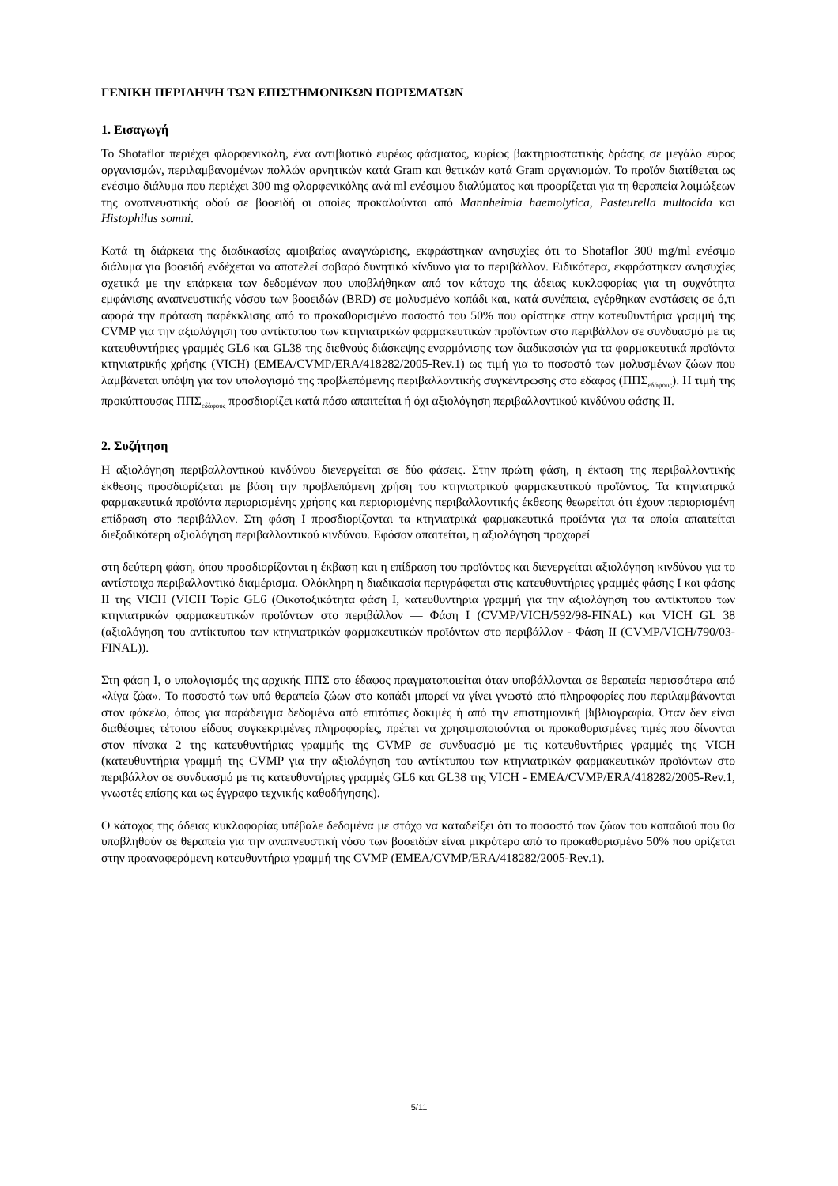ΓΕΝΙΚΗ ΠΕΡΙΛΗΨΗ ΤΩΝ ΕΠΙΣΤΗΜΟΝΙΚΩΝ ΠΟΡΙΣΜΑΤΩΝ
1. Εισαγωγή
Το Shotaflor περιέχει φλορφενικόλη, ένα αντιβιοτικό ευρέως φάσματος, κυρίως βακτηριοστατικής δράσης σε μεγάλο εύρος οργανισμών, περιλαμβανομένων πολλών αρνητικών κατά Gram και θετικών κατά Gram οργανισμών. Το προϊόν διατίθεται ως ενέσιμο διάλυμα που περιέχει 300 mg φλορφενικόλης ανά ml ενέσιμου διαλύματος και προορίζεται για τη θεραπεία λοιμώξεων της αναπνευστικής οδού σε βοοειδή οι οποίες προκαλούνται από Mannheimia haemolytica, Pasteurella multocida και Histophilus somni.
Κατά τη διάρκεια της διαδικασίας αμοιβαίας αναγνώρισης, εκφράστηκαν ανησυχίες ότι το Shotaflor 300 mg/ml ενέσιμο διάλυμα για βοοειδή ενδέχεται να αποτελεί σοβαρό δυνητικό κίνδυνο για το περιβάλλον. Ειδικότερα, εκφράστηκαν ανησυχίες σχετικά με την επάρκεια των δεδομένων που υποβλήθηκαν από τον κάτοχο της άδειας κυκλοφορίας για τη συχνότητα εμφάνισης αναπνευστικής νόσου των βοοειδών (BRD) σε μολυσμένο κοπάδι και, κατά συνέπεια, εγέρθηκαν ενστάσεις σε ό,τι αφορά την πρόταση παρέκκλισης από το προκαθορισμένο ποσοστό του 50% που ορίστηκε στην κατευθυντήρια γραμμή της CVMP για την αξιολόγηση του αντίκτυπου των κτηνιατρικών φαρμακευτικών προϊόντων στο περιβάλλον σε συνδυασμό με τις κατευθυντήριες γραμμές GL6 και GL38 της διεθνούς διάσκεψης εναρμόνισης των διαδικασιών για τα φαρμακευτικά προϊόντα κτηνιατρικής χρήσης (VICH) (EMEA/CVMP/ERA/418282/2005-Rev.1) ως τιμή για το ποσοστό των μολυσμένων ζώων που λαμβάνεται υπόψη για τον υπολογισμό της προβλεπόμενης περιβαλλοντικής συγκέντρωσης στο έδαφος (ΠΠΣ<sub>εδάφους</sub>). Η τιμή της προκύπτουσας ΠΠΣ<sub>εδάφους</sub> προσδιορίζει κατά πόσο απαιτείται ή όχι αξιολόγηση περιβαλλοντικού κινδύνου φάσης ΙΙ.
2. Συζήτηση
Η αξιολόγηση περιβαλλοντικού κινδύνου διενεργείται σε δύο φάσεις. Στην πρώτη φάση, η έκταση της περιβαλλοντικής έκθεσης προσδιορίζεται με βάση την προβλεπόμενη χρήση του κτηνιατρικού φαρμακευτικού προϊόντος. Τα κτηνιατρικά φαρμακευτικά προϊόντα περιορισμένης χρήσης και περιορισμένης περιβαλλοντικής έκθεσης θεωρείται ότι έχουν περιορισμένη επίδραση στο περιβάλλον. Στη φάση Ι προσδιορίζονται τα κτηνιατρικά φαρμακευτικά προϊόντα για τα οποία απαιτείται διεξοδικότερη αξιολόγηση περιβαλλοντικού κινδύνου. Εφόσον απαιτείται, η αξιολόγηση προχωρεί
στη δεύτερη φάση, όπου προσδιορίζονται η έκβαση και η επίδραση του προϊόντος και διενεργείται αξιολόγηση κινδύνου για το αντίστοιχο περιβαλλοντικό διαμέρισμα. Ολόκληρη η διαδικασία περιγράφεται στις κατευθυντήριες γραμμές φάσης Ι και φάσης ΙΙ της VICH (VICH Topic GL6 (Οικοτοξικότητα φάση Ι, κατευθυντήρια γραμμή για την αξιολόγηση του αντίκτυπου των κτηνιατρικών φαρμακευτικών προϊόντων στο περιβάλλον — Φάση Ι (CVMP/VICH/592/98-FINAL) και VICH GL 38 (αξιολόγηση του αντίκτυπου των κτηνιατρικών φαρμακευτικών προϊόντων στο περιβάλλον - Φάση ΙΙ (CVMP/VICH/790/03-FINAL)).
Στη φάση Ι, ο υπολογισμός της αρχικής ΠΠΣ στο έδαφος πραγματοποιείται όταν υποβάλλονται σε θεραπεία περισσότερα από «λίγα ζώα». Το ποσοστό των υπό θεραπεία ζώων στο κοπάδι μπορεί να γίνει γνωστό από πληροφορίες που περιλαμβάνονται στον φάκελο, όπως για παράδειγμα δεδομένα από επιτόπιες δοκιμές ή από την επιστημονική βιβλιογραφία. Όταν δεν είναι διαθέσιμες τέτοιου είδους συγκεκριμένες πληροφορίες, πρέπει να χρησιμοποιούνται οι προκαθορισμένες τιμές που δίνονται στον πίνακα 2 της κατευθυντήριας γραμμής της CVMP σε συνδυασμό με τις κατευθυντήριες γραμμές της VICH (κατευθυντήρια γραμμή της CVMP για την αξιολόγηση του αντίκτυπου των κτηνιατρικών φαρμακευτικών προϊόντων στο περιβάλλον σε συνδυασμό με τις κατευθυντήριες γραμμές GL6 και GL38 της VICH - EMEA/CVMP/ERA/418282/2005-Rev.1, γνωστές επίσης και ως έγγραφο τεχνικής καθοδήγησης).
Ο κάτοχος της άδειας κυκλοφορίας υπέβαλε δεδομένα με στόχο να καταδείξει ότι το ποσοστό των ζώων του κοπαδιού που θα υποβληθούν σε θεραπεία για την αναπνευστική νόσο των βοοειδών είναι μικρότερο από το προκαθορισμένο 50% που ορίζεται στην προαναφερόμενη κατευθυντήρια γραμμή της CVMP (EMEA/CVMP/ERA/418282/2005-Rev.1).
5/11